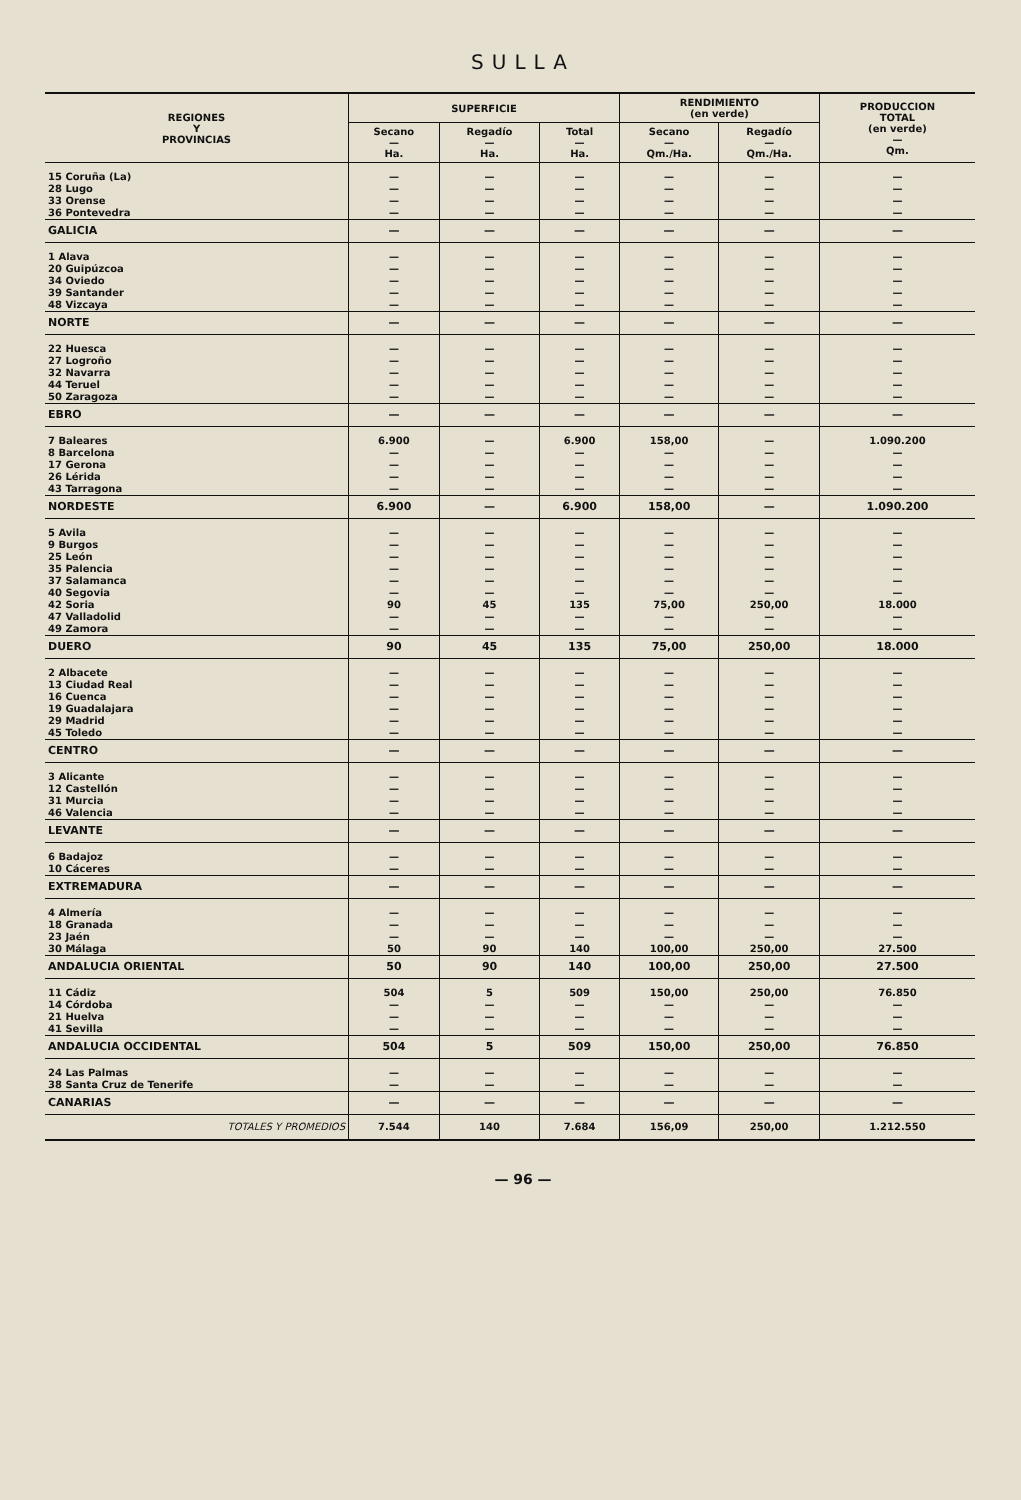SULLA
| REGIONES Y PROVINCIAS | SUPERFICIE | | | RENDIMIENTO (en verde) | | PRODUCCION TOTAL (en verde) — Qm. |
| --- | --- | --- | --- | --- | --- | --- |
| | Secano — Ha. | Regadío — Ha. | Total — Ha. | Secano — Qm./Ha. | Regadío — Qm./Ha. | |
| 15 Coruña (La) 28 Lugo 33 Orense 36 Pontevedra | — — — — | — — — — | — — — — | — — — — | — — — — | — — — — |
| GALICIA | — | — | — | — | — | — |
| 1 Alava 20 Guipúzcoa 34 Oviedo 39 Santander 48 Vizcaya | — — — — — | — — — — — | — — — — — | — — — — — | — — — — — | — — — — — |
| NORTE | — | — | — | — | — | — |
| 22 Huesca 27 Logroño 32 Navarra 44 Teruel 50 Zaragoza | — — — — — | — — — — — | — — — — — | — — — — — | — — — — — | — — — — — |
| EBRO | — | — | — | — | — | — |
| 7 Baleares 8 Barcelona 17 Gerona 26 Lérida 43 Tarragona | 6.900 — — — — | — — — — — | 6.900 — — — — | 158,00 — — — — | — — — — — | 1.090.200 — — — — |
| NORDESTE | 6.900 | — | 6.900 | 158,00 | — | 1.090.200 |
| 5 Avila 9 Burgos 25 León 35 Palencia 37 Salamanca 40 Segovia 42 Soria 47 Valladolid 49 Zamora | — — — — — — 90 — — | — — — — — — 45 — — | — — — — — — 135 — — | — — — — — — 75,00 — — | — — — — — — 250,00 — — | — — — — — — 18.000 — — |
| DUERO | 90 | 45 | 135 | 75,00 | 250,00 | 18.000 |
| 2 Albacete 13 Ciudad Real 16 Cuenca 19 Guadalajara 29 Madrid 45 Toledo | — — — — — — | — — — — — — | — — — — — — | — — — — — — | — — — — — — | — — — — — — |
| CENTRO | — | — | — | — | — | — |
| 3 Alicante 12 Castellón 31 Murcia 46 Valencia | — — — — | — — — — | — — — — | — — — — | — — — — | — — — — |
| LEVANTE | — | — | — | — | — | — |
| 6 Badajoz 10 Cáceres | — — | — — | — — | — — | — — | — — |
| EXTREMADURA | — | — | — | — | — | — |
| 4 Almería 18 Granada 23 Jaén 30 Málaga | — — — 50 | — — — 90 | — — — 140 | — — — 100,00 | — — — 250,00 | — — — 27.500 |
| ANDALUCIA ORIENTAL | 50 | 90 | 140 | 100,00 | 250,00 | 27.500 |
| 11 Cádiz 14 Córdoba 21 Huelva 41 Sevilla | 504 — — — | 5 — — — | 509 — — — | 150,00 — — — | 250,00 — — — | 76.850 — — — |
| ANDALUCIA OCCIDENTAL | 504 | 5 | 509 | 150,00 | 250,00 | 76.850 |
| 24 Las Palmas 38 Santa Cruz de Tenerife | — — | — — | — — | — — | — — | — — |
| CANARIAS | — | — | — | — | — | — |
| TOTALES Y PROMEDIOS | 7.544 | 140 | 7.684 | 156,09 | 250,00 | 1.212.550 |
— 96 —